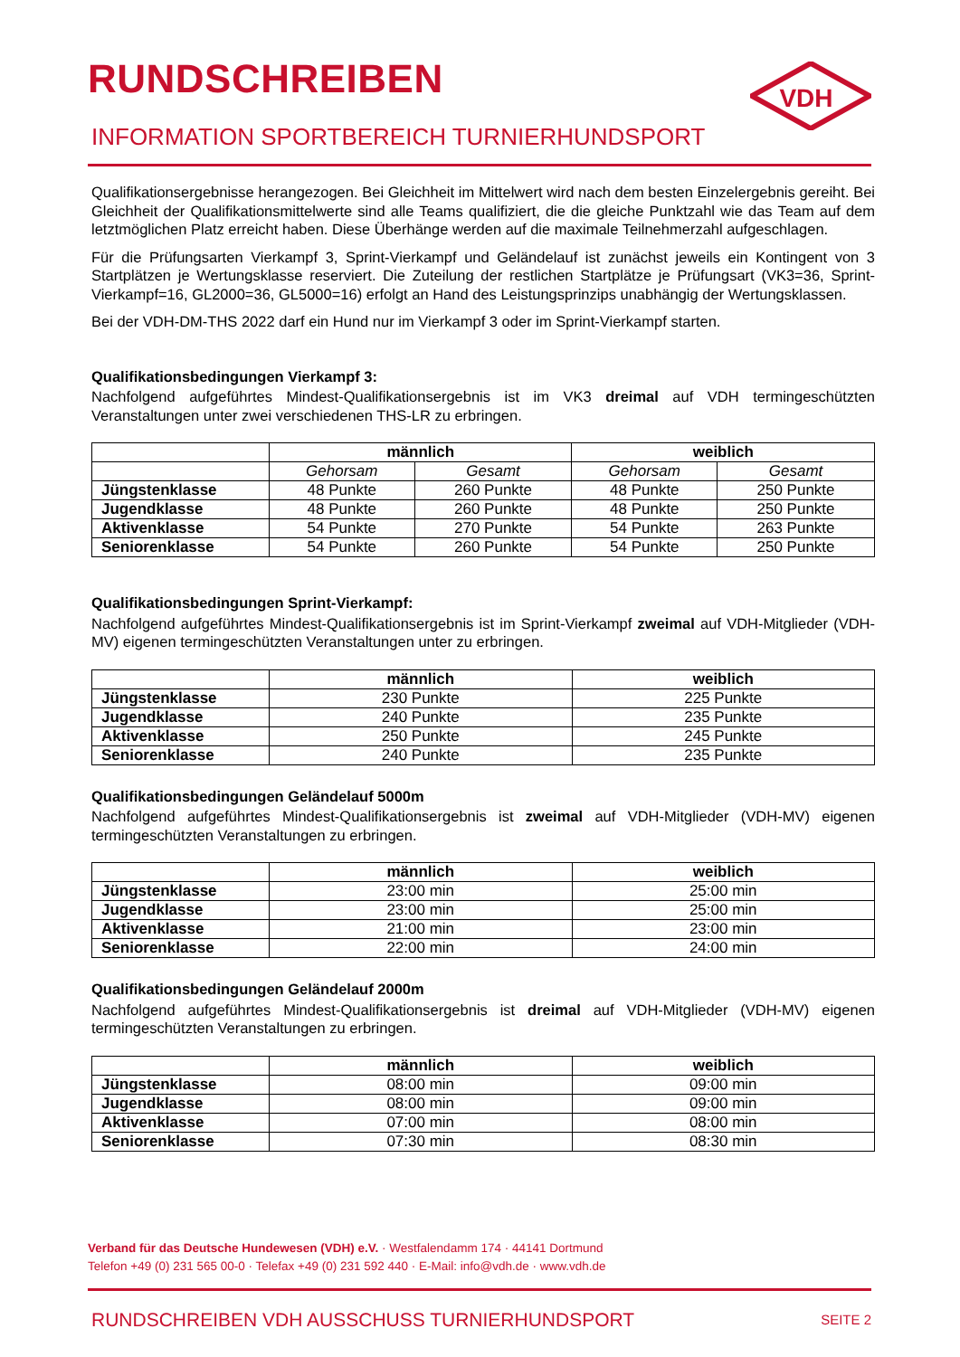RUNDSCHREIBEN
INFORMATION SPORTBEREICH TURNIERHUNDSPORT
VDH
Qualifikationsergebnisse herangezogen. Bei Gleichheit im Mittelwert wird nach dem besten Einzelergebnis gereiht. Bei Gleichheit der Qualifikationsmittelwerte sind alle Teams qualifiziert, die die gleiche Punktzahl wie das Team auf dem letztmöglichen Platz erreicht haben. Diese Überhänge werden auf die maximale Teilnehmerzahl aufgeschlagen.
Für die Prüfungsarten Vierkampf 3, Sprint-Vierkampf und Geländelauf ist zunächst jeweils ein Kontingent von 3 Startplätzen je Wertungsklasse reserviert. Die Zuteilung der restlichen Startplätze je Prüfungsart (VK3=36, Sprint-Vierkampf=16, GL2000=36, GL5000=16) erfolgt an Hand des Leistungsprinzips unabhängig der Wertungsklassen.
Bei der VDH-DM-THS 2022 darf ein Hund nur im Vierkampf 3 oder im Sprint-Vierkampf starten.
Qualifikationsbedingungen Vierkampf 3:
Nachfolgend aufgeführtes Mindest-Qualifikationsergebnis ist im VK3 dreimal auf VDH termingeschützten Veranstaltungen unter zwei verschiedenen THS-LR zu erbringen.
| | männlich | | weiblich | |
| | Gehorsam | Gesamt | Gehorsam | Gesamt |
| Jüngstenklasse | 48 Punkte | 260 Punkte | 48 Punkte | 250 Punkte |
| Jugendklasse | 48 Punkte | 260 Punkte | 48 Punkte | 250 Punkte |
| Aktivenklasse | 54 Punkte | 270 Punkte | 54 Punkte | 263 Punkte |
| Seniorenklasse | 54 Punkte | 260 Punkte | 54 Punkte | 250 Punkte |
Qualifikationsbedingungen Sprint-Vierkampf:
Nachfolgend aufgeführtes Mindest-Qualifikationsergebnis ist im Sprint-Vierkampf zweimal auf VDH-Mitglieder (VDH-MV) eigenen termingeschützten Veranstaltungen unter zu erbringen.
| | männlich | weiblich |
| Jüngstenklasse | 230 Punkte | 225 Punkte |
| Jugendklasse | 240 Punkte | 235 Punkte |
| Aktivenklasse | 250 Punkte | 245 Punkte |
| Seniorenklasse | 240 Punkte | 235 Punkte |
Qualifikationsbedingungen Geländelauf 5000m
Nachfolgend aufgeführtes Mindest-Qualifikationsergebnis ist zweimal auf VDH-Mitglieder (VDH-MV) eigenen termingeschützten Veranstaltungen zu erbringen.
| | männlich | weiblich |
| Jüngstenklasse | 23:00 min | 25:00 min |
| Jugendklasse | 23:00 min | 25:00 min |
| Aktivenklasse | 21:00 min | 23:00 min |
| Seniorenklasse | 22:00 min | 24:00 min |
Qualifikationsbedingungen Geländelauf 2000m
Nachfolgend aufgeführtes Mindest-Qualifikationsergebnis ist dreimal auf VDH-Mitglieder (VDH-MV) eigenen termingeschützten Veranstaltungen zu erbringen.
| | männlich | weiblich |
| Jüngstenklasse | 08:00 min | 09:00 min |
| Jugendklasse | 08:00 min | 09:00 min |
| Aktivenklasse | 07:00 min | 08:00 min |
| Seniorenklasse | 07:30 min | 08:30 min |
Verband für das Deutsche Hundewesen (VDH) e.V. · Westfalendamm 174 · 44141 Dortmund
Telefon +49 (0) 231 565 00-0 · Telefax +49 (0) 231 592 440 · E-Mail: info@vdh.de · www.vdh.de
RUNDSCHREIBEN VDH AUSSCHUSS TURNIERHUNDSPORT SEITE 2